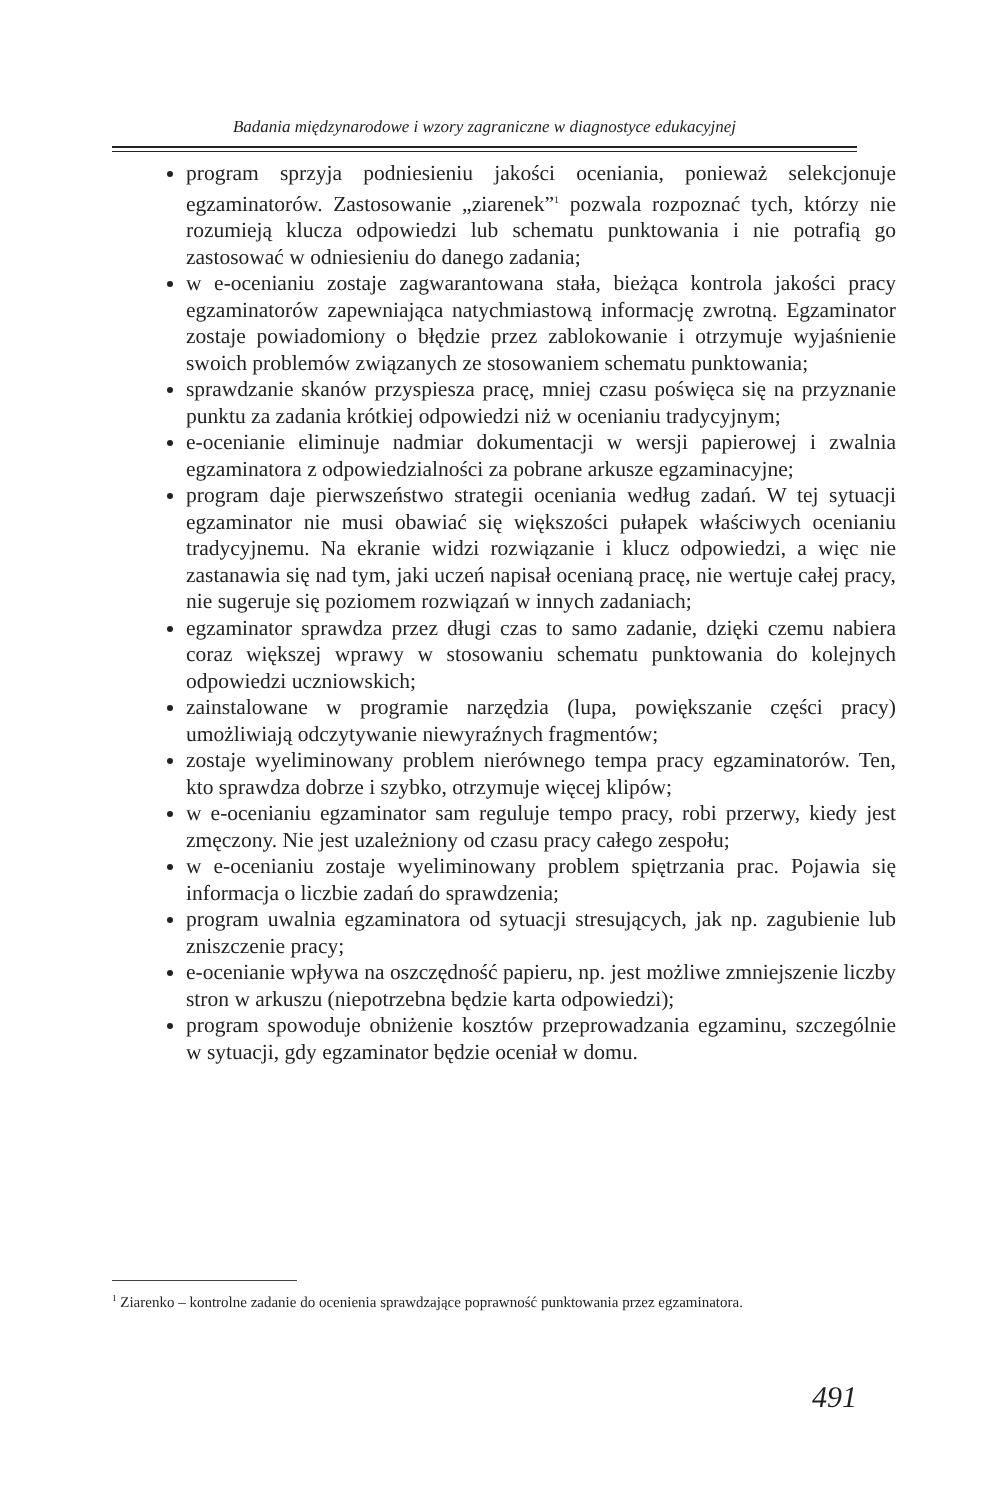Badania międzynarodowe i wzory zagraniczne w diagnostyce edukacyjnej
program sprzyja podniesieniu jakości oceniania, ponieważ selekcjonuje egzaminatorów. Zastosowanie „ziarenek”<sup>1</sup> pozwala rozpoznać tych, którzy nie rozumieją klucza odpowiedzi lub schematu punktowania i nie potrafią go zastosować w odniesieniu do danego zadania;
w e-ocenianiu zostaje zagwarantowana stała, bieżąca kontrola jakości pracy egzaminatorów zapewniająca natychmiastową informację zwrotną. Egzaminator zostaje powiadomiony o błędzie przez zablokowanie i otrzymuje wyjaśnienie swoich problemów związanych ze stosowaniem schematu punktowania;
sprawdzanie skanów przyspiesza pracę, mniej czasu poświęca się na przyznanie punktu za zadania krótkiej odpowiedzi niż w ocenianiu tradycyjnym;
e-ocenianie eliminuje nadmiar dokumentacji w wersji papierowej i zwalnia egzaminatora z odpowiedzialności za pobrane arkusze egzaminacyjne;
program daje pierwszeństwo strategii oceniania według zadań. W tej sytuacji egzaminator nie musi obawiać się większości pułapek właściwych ocenianiu tradycyjnemu. Na ekranie widzi rozwiązanie i klucz odpowiedzi, a więc nie zastanawia się nad tym, jaki uczeń napisał ocenianą pracę, nie wertuje całej pracy, nie sugeruje się poziomem rozwiązań w innych zadaniach;
egzaminator sprawdza przez długi czas to samo zadanie, dzięki czemu nabiera coraz większej wprawy w stosowaniu schematu punktowania do kolejnych odpowiedzi uczniowskich;
zainstalowane w programie narzędzia (lupa, powiększanie części pracy) umożliwiają odczytywanie niewyraźnych fragmentów;
zostaje wyeliminowany problem nierównego tempa pracy egzaminatorów. Ten, kto sprawdza dobrze i szybko, otrzymuje więcej klipów;
w e-ocenianiu egzaminator sam reguluje tempo pracy, robi przerwy, kiedy jest zmęczony. Nie jest uzależniony od czasu pracy całego zespołu;
w e-ocenianiu zostaje wyeliminowany problem spiętrzania prac. Pojawia się informacja o liczbie zadań do sprawdzenia;
program uwalnia egzaminatora od sytuacji stresujących, jak np. zagubienie lub zniszczenie pracy;
e-ocenianie wpływa na oszczędność papieru, np. jest możliwe zmniejszenie liczby stron w arkuszu (niepotrzebna będzie karta odpowiedzi);
program spowoduje obniżenie kosztów przeprowadzania egzaminu, szczególnie w sytuacji, gdy egzaminator będzie oceniał w domu.
<sup>1</sup> Ziarenko – kontrolne zadanie do ocenienia sprawdzające poprawność punktowania przez egzaminatora.
491